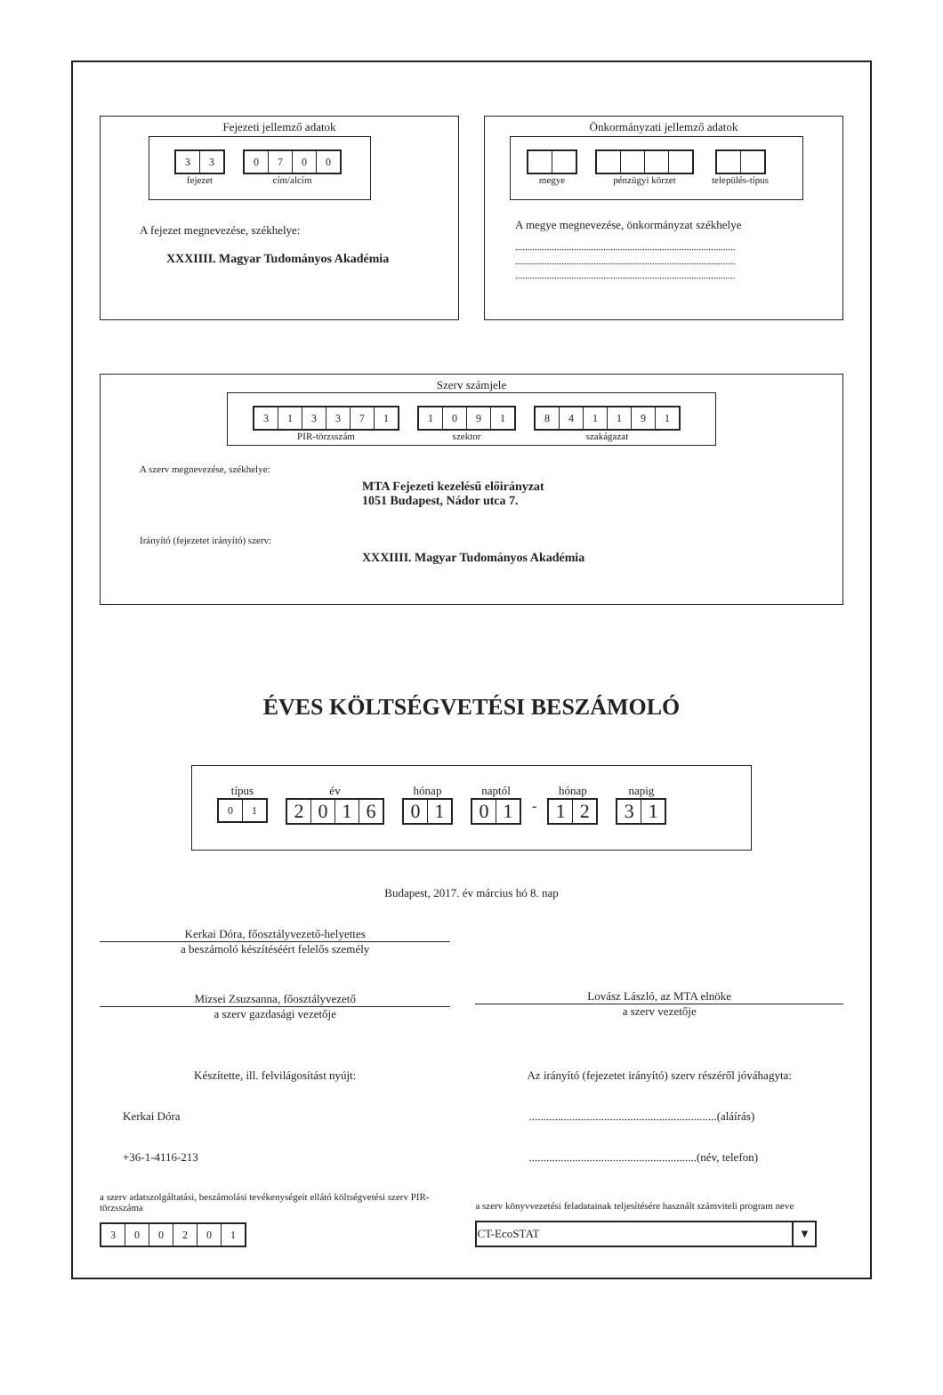Fejezeti jellemző adatok
33
fejezet
0700
cím/alcím
A fejezet megnevezése, székhelye:
XXXIIII. Magyar Tudományos Akadémia
Önkormányzati jellemző adatok
megye pénzügyi körzet település-típus
A megye megnevezése, önkormányzat székhelye
..........................................................................................
..........................................................................................
..........................................................................................
Szerv számjele
313371
PIR-törzsszám
1091
szektor
841191
szakágazat
A szerv megnevezése, székhelye:
MTA Fejezeti kezelésű előirányzat
1051 Budapest, Nádor utca 7.
Irányító (fejezetet irányító) szerv:
XXXIIII. Magyar Tudományos Akadémia
ÉVES KÖLTSÉGVETÉSI BESZÁMOLÓ
típus
01
év
2016
hónap
01
naptól
01
-
hónap
12
napig
31
Budapest, 2017. év március hó 8. nap
Kerkai Dóra, főosztályvezető-helyettes
a beszámoló készítéséért felelős személy
Mizsei Zsuzsanna, főosztályvezető
a szerv gazdasági vezetője
Lovász László, az MTA elnöke
a szerv vezetője
Készítette, ill. felvilágosítást nyújt:
Kerkai Dóra
+36-1-4116-213
a szerv adatszolgáltatási, beszámolási tevékenységeit ellátó költségvetési szerv PIR-törzsszáma
300201
Az irányító (fejezetet irányító) szerv részéről jóváhagyta:
.................................................................(aláírás)
..........................................................(név, telefon)
a szerv könyvvezetési feladatainak teljesítésére használt számviteli program neve
CT-EcoSTAT ▼